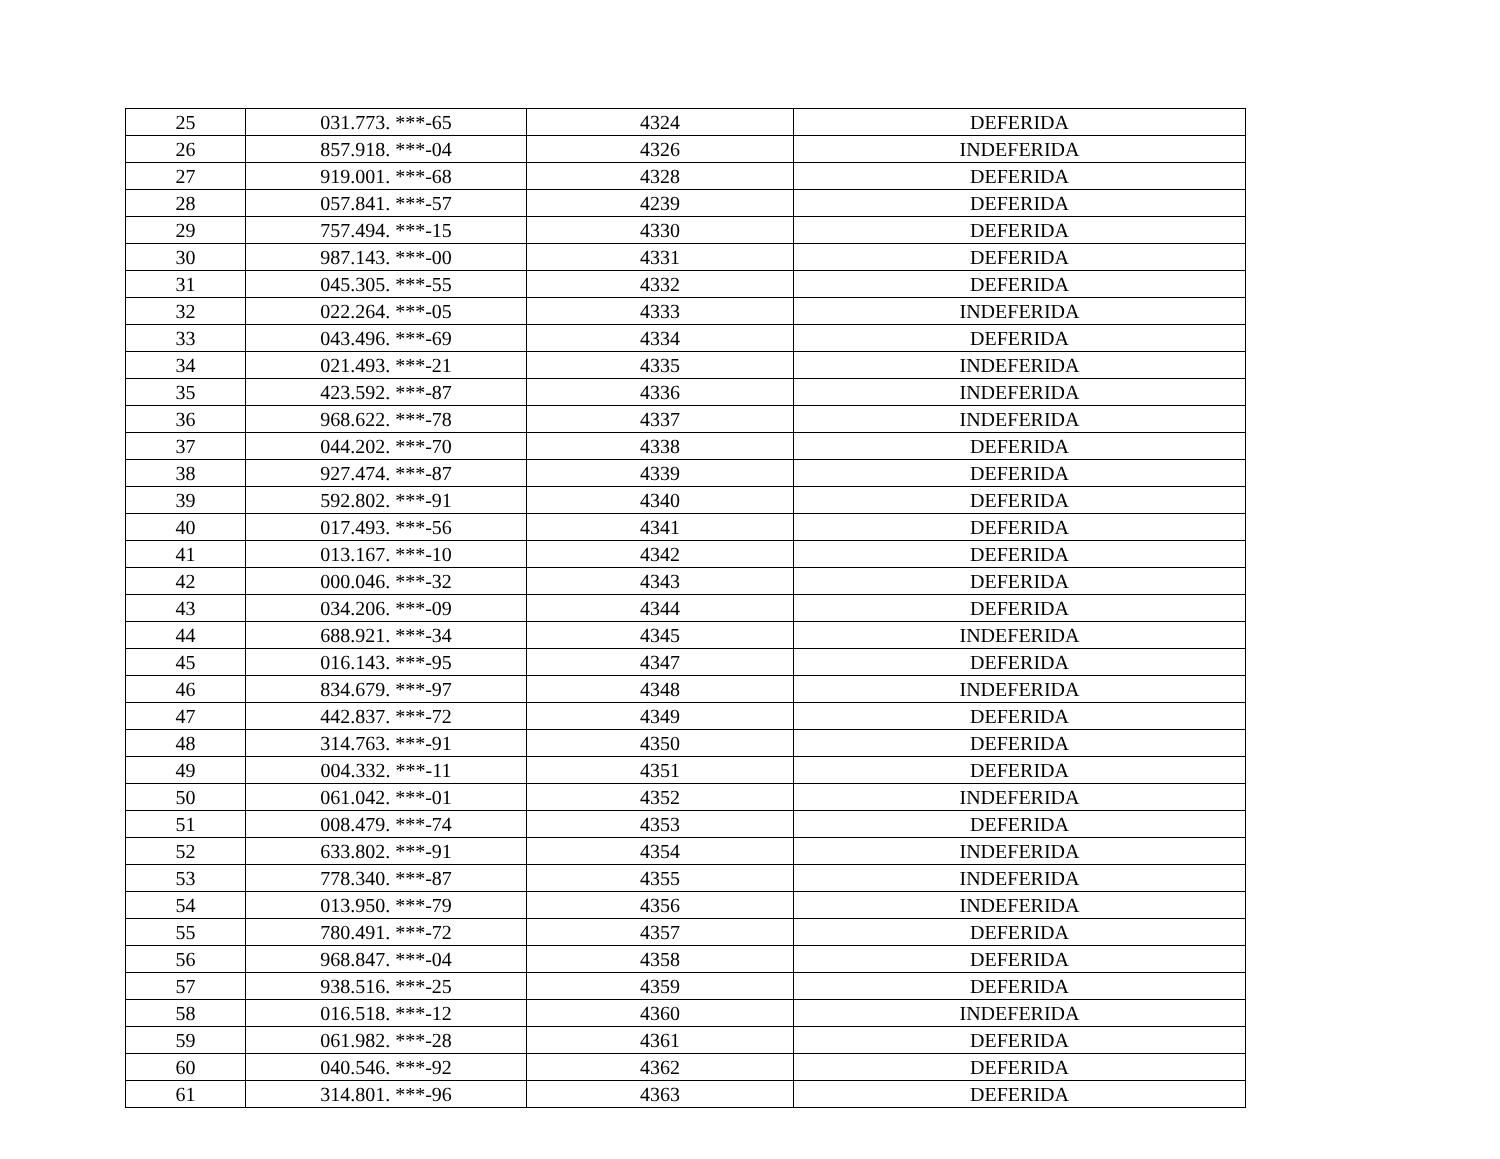| 25 | 031.773. ***-65 | 4324 | DEFERIDA |
| 26 | 857.918. ***-04 | 4326 | INDEFERIDA |
| 27 | 919.001. ***-68 | 4328 | DEFERIDA |
| 28 | 057.841. ***-57 | 4239 | DEFERIDA |
| 29 | 757.494. ***-15 | 4330 | DEFERIDA |
| 30 | 987.143. ***-00 | 4331 | DEFERIDA |
| 31 | 045.305. ***-55 | 4332 | DEFERIDA |
| 32 | 022.264. ***-05 | 4333 | INDEFERIDA |
| 33 | 043.496. ***-69 | 4334 | DEFERIDA |
| 34 | 021.493. ***-21 | 4335 | INDEFERIDA |
| 35 | 423.592. ***-87 | 4336 | INDEFERIDA |
| 36 | 968.622. ***-78 | 4337 | INDEFERIDA |
| 37 | 044.202. ***-70 | 4338 | DEFERIDA |
| 38 | 927.474. ***-87 | 4339 | DEFERIDA |
| 39 | 592.802. ***-91 | 4340 | DEFERIDA |
| 40 | 017.493. ***-56 | 4341 | DEFERIDA |
| 41 | 013.167. ***-10 | 4342 | DEFERIDA |
| 42 | 000.046. ***-32 | 4343 | DEFERIDA |
| 43 | 034.206. ***-09 | 4344 | DEFERIDA |
| 44 | 688.921. ***-34 | 4345 | INDEFERIDA |
| 45 | 016.143. ***-95 | 4347 | DEFERIDA |
| 46 | 834.679. ***-97 | 4348 | INDEFERIDA |
| 47 | 442.837. ***-72 | 4349 | DEFERIDA |
| 48 | 314.763. ***-91 | 4350 | DEFERIDA |
| 49 | 004.332. ***-11 | 4351 | DEFERIDA |
| 50 | 061.042. ***-01 | 4352 | INDEFERIDA |
| 51 | 008.479. ***-74 | 4353 | DEFERIDA |
| 52 | 633.802. ***-91 | 4354 | INDEFERIDA |
| 53 | 778.340. ***-87 | 4355 | INDEFERIDA |
| 54 | 013.950. ***-79 | 4356 | INDEFERIDA |
| 55 | 780.491. ***-72 | 4357 | DEFERIDA |
| 56 | 968.847. ***-04 | 4358 | DEFERIDA |
| 57 | 938.516. ***-25 | 4359 | DEFERIDA |
| 58 | 016.518. ***-12 | 4360 | INDEFERIDA |
| 59 | 061.982. ***-28 | 4361 | DEFERIDA |
| 60 | 040.546. ***-92 | 4362 | DEFERIDA |
| 61 | 314.801. ***-96 | 4363 | DEFERIDA |